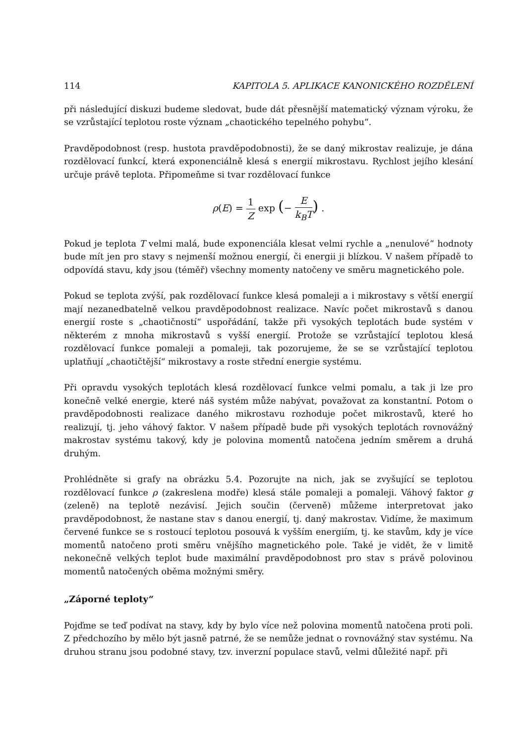114 KAPITOLA 5. APLIKACE KANONICKÉHO ROZDĚLENÍ
při následující diskuzi budeme sledovat, bude dát přesnější matematický význam výroku, že se vzrůstající teplotou roste význam „chaotického tepelného pohybu“.
Pravděpodobnost (resp. hustota pravděpodobnosti), že se daný mikrostav realizuje, je dána rozdělovací funkcí, která exponenciálně klesá s energií mikrostavu. Rychlost jejího klesání určuje právě teplota. Připomeňme si tvar rozdělovací funkce
ρ(E) = 1 Z exp (− E k<sub>B</sub>T) .
Pokud je teplota T velmi malá, bude exponenciála klesat velmi rychle a „nenulové“ hodnoty bude mít jen pro stavy s nejmenší možnou energií, či energii ji blízkou. V našem případě to odpovídá stavu, kdy jsou (téměř) všechny momenty natočeny ve směru magnetického pole.
Pokud se teplota zvýší, pak rozdělovací funkce klesá pomaleji a i mikrostavy s větší energií mají nezanedbatelně velkou pravděpodobnost realizace. Navíc počet mikrostavů s danou energií roste s „chaotičností“ uspořádání, takže při vysokých teplotách bude systém v některém z mnoha mikrostavů s vyšší energií. Protože se vzrůstající teplotou klesá rozdělovací funkce pomaleji a pomaleji, tak pozorujeme, že se se vzrůstající teplotou uplatňují „chaotičtější“ mikrostavy a roste střední energie systému.
Při opravdu vysokých teplotách klesá rozdělovací funkce velmi pomalu, a tak ji lze pro konečně velké energie, které náš systém může nabývat, považovat za konstantní. Potom o pravděpodobnosti realizace daného mikrostavu rozhoduje počet mikrostavů, které ho realizují, tj. jeho váhový faktor. V našem případě bude při vysokých teplotách rovnovážný makrostav systému takový, kdy je polovina momentů natočena jedním směrem a druhá druhým.
Prohlédněte si grafy na obrázku 5.4. Pozorujte na nich, jak se zvyšující se teplotou rozdělovací funkce ρ (zakreslena modře) klesá stále pomaleji a pomaleji. Váhový faktor g (zeleně) na teplotě nezávisí. Jejich součin (červeně) můžeme interpretovat jako pravděpodobnost, že nastane stav s danou energií, tj. daný makrostav. Vidíme, že maximum červené funkce se s rostoucí teplotou posouvá k vyšším energiím, tj. ke stavům, kdy je více momentů natočeno proti směru vnějšího magnetického pole. Také je vidět, že v limitě nekonečně velkých teplot bude maximální pravděpodobnost pro stav s právě polovinou momentů natočených oběma možnými směry.
„Záporné teploty“
Pojďme se teď podívat na stavy, kdy by bylo více než polovina momentů natočena proti poli. Z předchozího by mělo být jasně patrné, že se nemůže jednat o rovnovážný stav systému. Na druhou stranu jsou podobné stavy, tzv. inverzní populace stavů, velmi důležité např. při